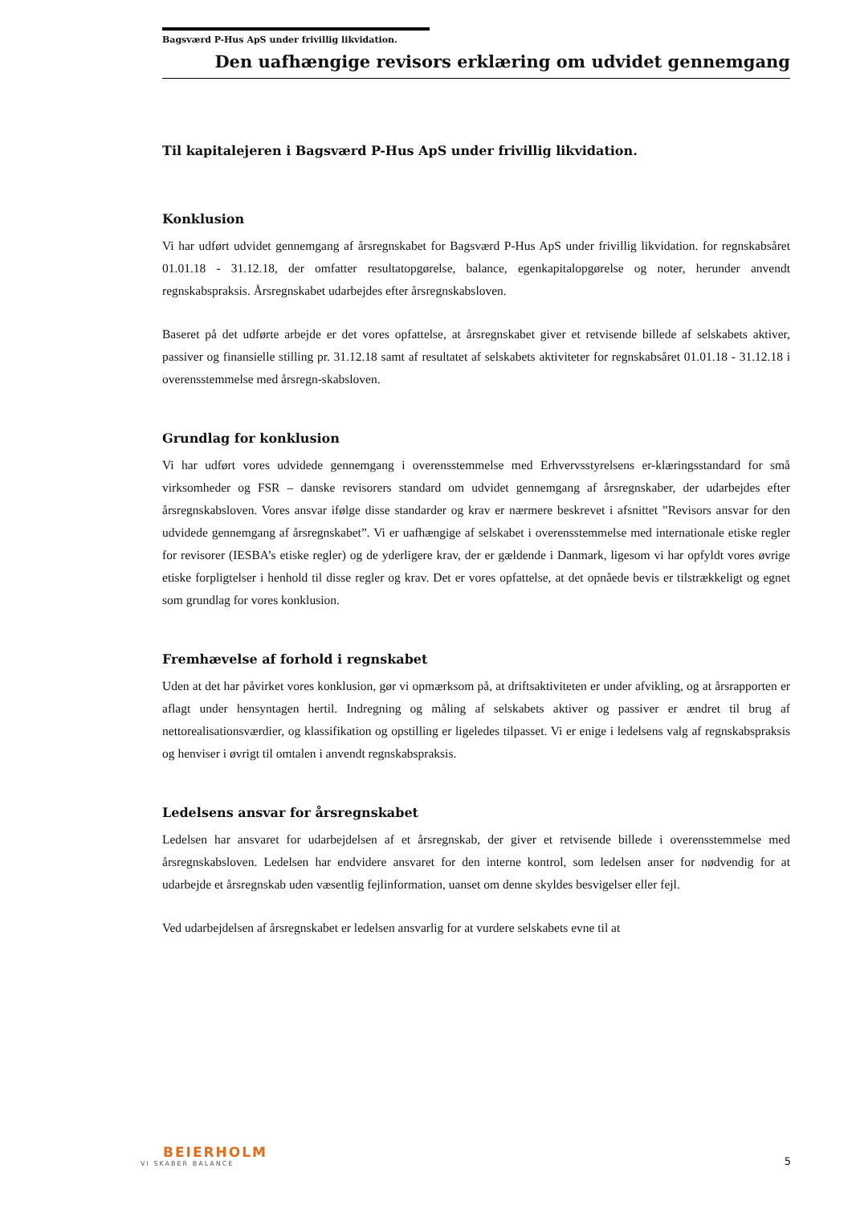Bagsværd P-Hus ApS under frivillig likvidation.
Den uafhængige revisors erklæring om udvidet gennemgang
Til kapitalejeren i Bagsværd P-Hus ApS under frivillig likvidation.
Konklusion
Vi har udført udvidet gennemgang af årsregnskabet for Bagsværd P-Hus ApS under frivillig likvidation. for regnskabsåret 01.01.18 - 31.12.18, der omfatter resultatopgørelse, balance, egenkapitalopgørelse og noter, herunder anvendt regnskabspraksis. Årsregnskabet udarbejdes efter årsregnskabsloven.
Baseret på det udførte arbejde er det vores opfattelse, at årsregnskabet giver et retvisende billede af selskabets aktiver, passiver og finansielle stilling pr. 31.12.18 samt af resultatet af selskabets aktiviteter for regnskabsåret 01.01.18 - 31.12.18 i overensstemmelse med årsregn-skabsloven.
Grundlag for konklusion
Vi har udført vores udvidede gennemgang i overensstemmelse med Erhvervsstyrelsens er-klæringsstandard for små virksomheder og FSR – danske revisorers standard om udvidet gennemgang af årsregnskaber, der udarbejdes efter årsregnskabsloven. Vores ansvar ifølge disse standarder og krav er nærmere beskrevet i afsnittet ”Revisors ansvar for den udvidede gennemgang af årsregnskabet”. Vi er uafhængige af selskabet i overensstemmelse med internationale etiske regler for revisorer (IESBA’s etiske regler) og de yderligere krav, der er gældende i Danmark, ligesom vi har opfyldt vores øvrige etiske forpligtelser i henhold til disse regler og krav. Det er vores opfattelse, at det opnåede bevis er tilstrækkeligt og egnet som grundlag for vores konklusion.
Fremhævelse af forhold i regnskabet
Uden at det har påvirket vores konklusion, gør vi opmærksom på, at driftsaktiviteten er under afvikling, og at årsrapporten er aflagt under hensyntagen hertil. Indregning og måling af selskabets aktiver og passiver er ændret til brug af nettorealisationsværdier, og klassifikation og opstilling er ligeledes tilpasset. Vi er enige i ledelsens valg af regnskabspraksis og henviser i øvrigt til omtalen i anvendt regnskabspraksis.
Ledelsens ansvar for årsregnskabet
Ledelsen har ansvaret for udarbejdelsen af et årsregnskab, der giver et retvisende billede i overensstemmelse med årsregnskabsloven. Ledelsen har endvidere ansvaret for den interne kontrol, som ledelsen anser for nødvendig for at udarbejde et årsregnskab uden væsentlig fejlinformation, uanset om denne skyldes besvigelser eller fejl.
Ved udarbejdelsen af årsregnskabet er ledelsen ansvarlig for at vurdere selskabets evne til at
BEIERHOLM
VI SKABER BALANCE
5